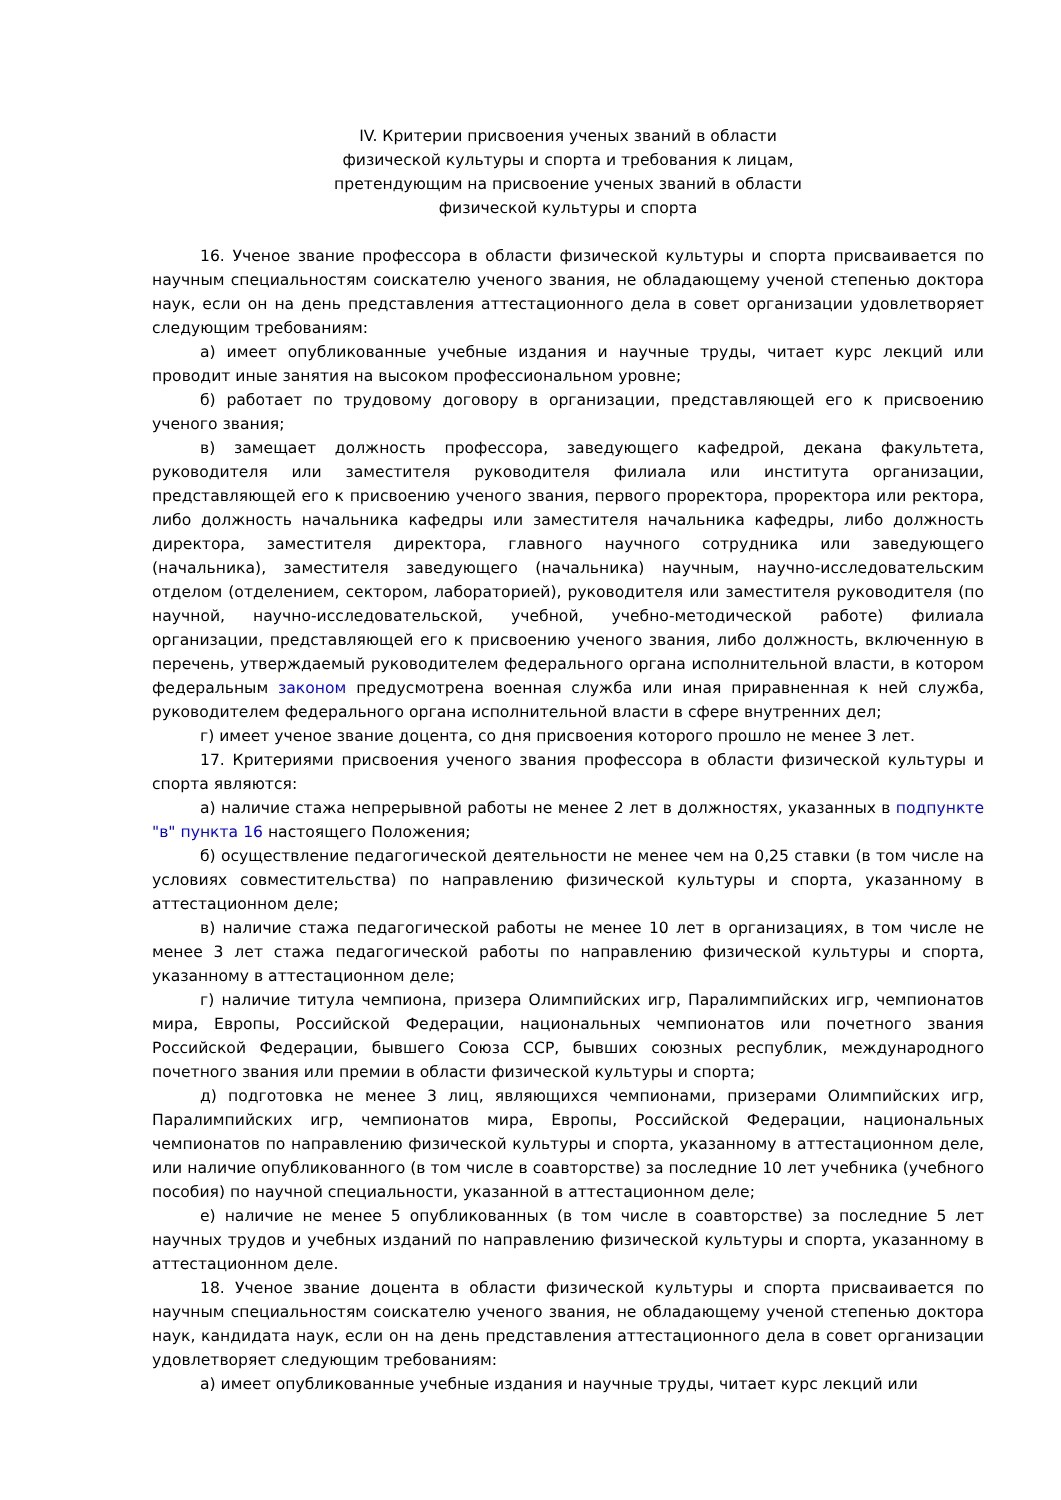IV. Критерии присвоения ученых званий в области
физической культуры и спорта и требования к лицам,
претендующим на присвоение ученых званий в области
физической культуры и спорта
16. Ученое звание профессора в области физической культуры и спорта присваивается по научным специальностям соискателю ученого звания, не обладающему ученой степенью доктора наук, если он на день представления аттестационного дела в совет организации удовлетворяет следующим требованиям:
а) имеет опубликованные учебные издания и научные труды, читает курс лекций или проводит иные занятия на высоком профессиональном уровне;
б) работает по трудовому договору в организации, представляющей его к присвоению ученого звания;
в) замещает должность профессора, заведующего кафедрой, декана факультета, руководителя или заместителя руководителя филиала или института организации, представляющей его к присвоению ученого звания, первого проректора, проректора или ректора, либо должность начальника кафедры или заместителя начальника кафедры, либо должность директора, заместителя директора, главного научного сотрудника или заведующего (начальника), заместителя заведующего (начальника) научным, научно-исследовательским отделом (отделением, сектором, лабораторией), руководителя или заместителя руководителя (по научной, научно-исследовательской, учебной, учебно-методической работе) филиала организации, представляющей его к присвоению ученого звания, либо должность, включенную в перечень, утверждаемый руководителем федерального органа исполнительной власти, в котором федеральным законом предусмотрена военная служба или иная приравненная к ней служба, руководителем федерального органа исполнительной власти в сфере внутренних дел;
г) имеет ученое звание доцента, со дня присвоения которого прошло не менее 3 лет.
17. Критериями присвоения ученого звания профессора в области физической культуры и спорта являются:
а) наличие стажа непрерывной работы не менее 2 лет в должностях, указанных в подпункте "в" пункта 16 настоящего Положения;
б) осуществление педагогической деятельности не менее чем на 0,25 ставки (в том числе на условиях совместительства) по направлению физической культуры и спорта, указанному в аттестационном деле;
в) наличие стажа педагогической работы не менее 10 лет в организациях, в том числе не менее 3 лет стажа педагогической работы по направлению физической культуры и спорта, указанному в аттестационном деле;
г) наличие титула чемпиона, призера Олимпийских игр, Паралимпийских игр, чемпионатов мира, Европы, Российской Федерации, национальных чемпионатов или почетного звания Российской Федерации, бывшего Союза ССР, бывших союзных республик, международного почетного звания или премии в области физической культуры и спорта;
д) подготовка не менее 3 лиц, являющихся чемпионами, призерами Олимпийских игр, Паралимпийских игр, чемпионатов мира, Европы, Российской Федерации, национальных чемпионатов по направлению физической культуры и спорта, указанному в аттестационном деле, или наличие опубликованного (в том числе в соавторстве) за последние 10 лет учебника (учебного пособия) по научной специальности, указанной в аттестационном деле;
е) наличие не менее 5 опубликованных (в том числе в соавторстве) за последние 5 лет научных трудов и учебных изданий по направлению физической культуры и спорта, указанному в аттестационном деле.
18. Ученое звание доцента в области физической культуры и спорта присваивается по научным специальностям соискателю ученого звания, не обладающему ученой степенью доктора наук, кандидата наук, если он на день представления аттестационного дела в совет организации удовлетворяет следующим требованиям:
а) имеет опубликованные учебные издания и научные труды, читает курс лекций или